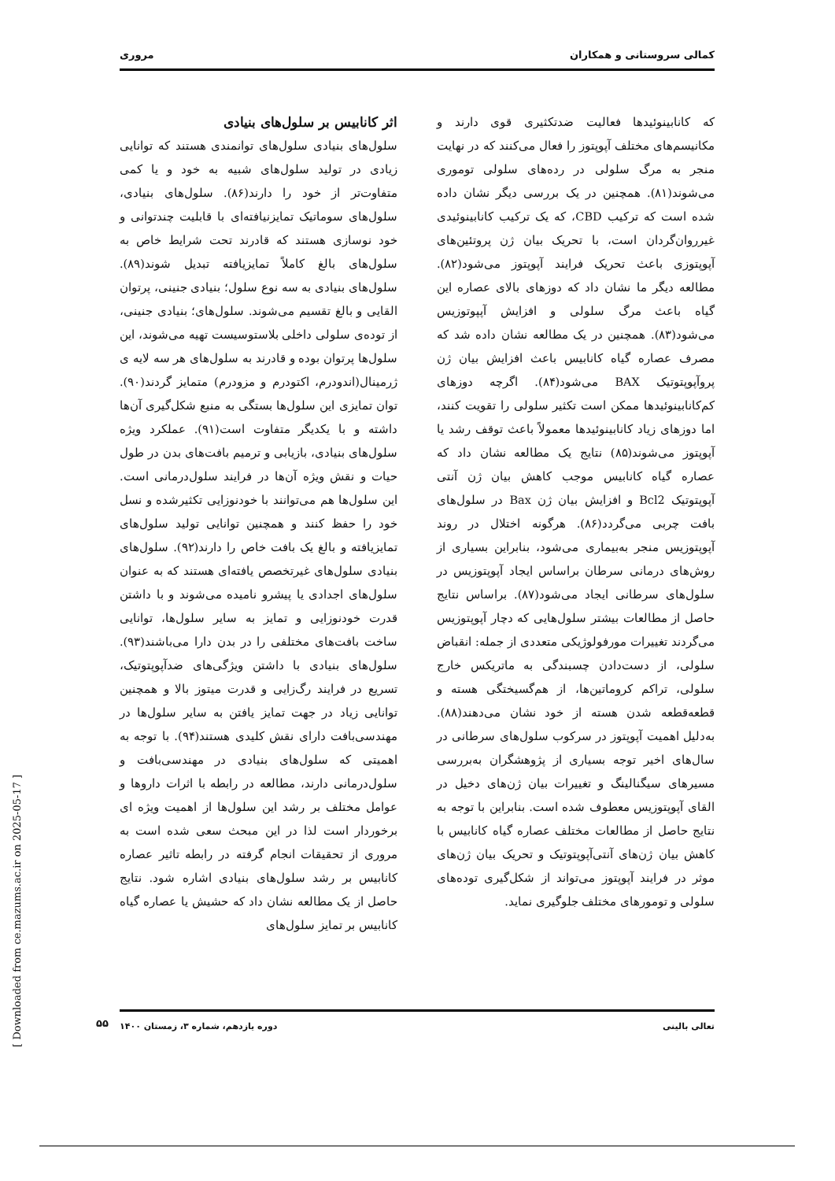کمالی سروستانی و همکاران مروری
که کانابینوئیدها فعالیت ضدتکثیری قوی دارند و مکانیسم‌های مختلف آپوپتوز را فعال می‌کنند که در نهایت منجر به مرگ سلولی در رده‌های سلولی توموری می‌شوند(۸۱). همچنین در یک بررسی دیگر نشان داده شده است که ترکیب CBD، که یک ترکیب کانابینوئیدی غیرروان‌گردان است، با تحریک بیان ژن پروتئین‌های آپوپتوزی باعث تحریک فرایند آپوپتوز می‌شود(۸۲). مطالعه دیگر ما نشان داد که دوزهای بالای عصاره این گیاه باعث مرگ سلولی و افزایش آپپوتوزیس می‌شود(۸۳). همچنین در یک مطالعه نشان داده شد که مصرف عصاره گیاه کانابیس باعث افزایش بیان ژن پروآپوپتوتیک BAX می‌شود(۸۴). اگرچه دوزهای کم‌کانابینوئیدها ممکن است تکثیر سلولی را تقویت کنند، اما دوزهای زیاد کانابینوئیدها معمولاً باعث توقف رشد یا آپوپتوز می‌شوند(۸۵) نتایج یک مطالعه نشان داد که عصاره گیاه کانابیس موجب کاهش بیان ژن آنتی آپوپتوتیک Bcl2 و افزایش بیان ژن Bax در سلول‌های بافت چربی می‌گردد(۸۶). هرگونه اختلال در روند آپوپتوزیس منجر به‌بیماری می‌شود، بنابراین بسیاری از روش‌های درمانی سرطان براساس ایجاد آپوپتوزیس در سلول‌های سرطانی ایجاد می‌شود(۸۷). براساس نتایج حاصل از مطالعات بیشتر سلول‌هایی که دچار آپوپتوزیس می‌گردند تغییرات مورفولوژیکی متعددی از جمله: انقباض سلولی، از دست‌دادن چسبندگی به ماتریکس خارج سلولی، تراکم کروماتین‌ها، از هم‌گسیختگی هسته و قطعه‌قطعه شدن هسته از خود نشان می‌دهند(۸۸). به‌دلیل اهمیت آپوپتوز در سرکوب سلول‌های سرطانی در سال‌های اخیر توجه بسیاری از پژوهشگران به‌بررسی مسیرهای سیگنالینگ و تغییرات بیان ژن‌های دخیل در القای آپوپتوزیس معطوف شده است. بنابراین با توجه به نتایج حاصل از مطالعات مختلف عصاره گیاه کانابیس با کاهش بیان ژن‌های آنتی‌آپوپتوتیک و تحریک بیان ژن‌های موثر در فرایند آپوپتوز می‌تواند از شکل‌گیری توده‌های سلولی و تومورهای مختلف جلوگیری نماید.
اثر کانابیس بر سلول‌های بنیادی
سلول‌های بنیادی سلول‌های توانمندی هستند که توانایی زیادی در تولید سلول‌های شبیه به خود و یا کمی متفاوت‌تر از خود را دارند(۸۶). سلول‌های بنیادی، سلول‌های سوماتیک تمایزنیافته‌ای با قابلیت چندتوانی و خود نوسازی هستند که قادرند تحت شرایط خاص به سلول‌های بالغ کاملاً تمایزیافته تبدیل شوند(۸۹). سلول‌های بنیادی به سه نوع سلول؛ بنیادی جنینی، پرتوان القایی و بالغ تقسیم می‌شوند. سلول‌های؛ بنیادی جنینی، از توده‌ی سلولی داخلی بلاستوسیست تهیه می‌شوند، این سلول‌ها پرتوان بوده و قادرند به سلول‌های هر سه لایه ی ژرمینال(اندودرم، اکتودرم و مزودرم) متمایز گردند(۹۰). توان تمایزی این سلول‌ها بستگی به منبع شکل‌گیری آن‌ها داشته و با یکدیگر متفاوت است(۹۱). عملکرد ویژه سلول‌های بنیادی، بازیابی و ترمیم بافت‌های بدن در طول حیات و نقش ویژه آن‌ها در فرایند سلول‌درمانی است. این سلول‌ها هم می‌توانند با خودنوزایی تکثیرشده و نسل خود را حفظ کنند و همچنین توانایی تولید سلول‌های تمایزیافته و بالغ یک بافت خاص را دارند(۹۲). سلول‌های بنیادی سلول‌های غیرتخصص یافته‌ای هستند که به عنوان سلول‌های اجدادی یا پیشرو نامیده می‌شوند و با داشتن قدرت خودنوزایی و تمایز به سایر سلول‌ها، توانایی ساخت بافت‌های مختلفی را در بدن دارا می‌باشند(۹۳). سلول‌های بنیادی با داشتن ویژگی‌های ضدآپوپتوتیک، تسریع در فرایند رگ‌زایی و قدرت میتوز بالا و همچنین توانایی زیاد در جهت تمایز یافتن به سایر سلول‌ها در مهندسی‌بافت دارای نقش کلیدی هستند(۹۴). با توجه به اهمیتی که سلول‌های بنیادی در مهندسی‌بافت و سلول‌درمانی دارند، مطالعه در رابطه با اثرات داروها و عوامل مختلف بر رشد این سلول‌ها از اهمیت ویژه ای برخوردار است لذا در این مبحث سعی شده است به مروری از تحقیقات انجام گرفته در رابطه تاثیر عصاره کانابیس بر رشد سلول‌های بنیادی اشاره شود. نتایج حاصل از یک مطالعه نشان داد که حشیش یا عصاره گیاه کانابیس بر تمایز سلول‌های
[ Downloaded from ce.mazums.ac.ir on 2025-05-17 ]
تعالی بالینی دوره یازدهم، شماره ۳، زمستان ۱۴۰۰
۵۵